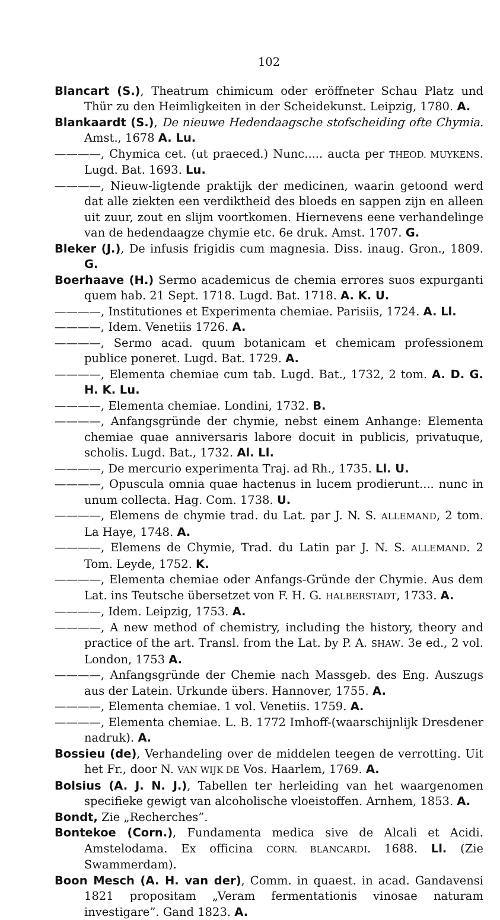102
Blancart (S.), Theatrum chimicum oder eröffneter Schau Platz und Thür zu den Heimligkeiten in der Scheidekunst. Leipzig, 1780. A.
Blankaardt (S.), De nieuwe Hedendaagsche stofscheiding ofte Chymia. Amst., 1678 A. Lu.
————, Chymica cet. (ut praeced.) Nunc..... aucta per THEOD. MUYKENS. Lugd. Bat. 1693. Lu.
————, Nieuw-ligtende praktijk der medicinen, waarin getoond werd dat alle ziekten een verdiktheid des bloeds en sappen zijn en alleen uit zuur, zout en slijm voortkomen. Hiernevens eene verhandelinge van de hedendaagze chymie etc. 6e druk. Amst. 1707. G.
Bleker (J.), De infusis frigidis cum magnesia. Diss. inaug. Gron., 1809. G.
Boerhaave (H.) Sermo academicus de chemia errores suos expurganti quem hab. 21 Sept. 1718. Lugd. Bat. 1718. A. K. U.
————, Institutiones et Experimenta chemiae. Parisiis, 1724. A. Ll.
————, Idem. Venetiis 1726. A.
————, Sermo acad. quum botanicam et chemicam professionem publice poneret. Lugd. Bat. 1729. A.
————, Elementa chemiae cum tab. Lugd. Bat., 1732, 2 tom. A. D. G. H. K. Lu.
————, Elementa chemiae. Londini, 1732. B.
————, Anfangsgründe der chymie, nebst einem Anhange: Elementa chemiae quae anniversaris labore docuit in publicis, privatuque, scholis. Lugd. Bat., 1732. Al. Ll.
————, De mercurio experimenta Traj. ad Rh., 1735. Ll. U.
————, Opuscula omnia quae hactenus in lucem prodierunt.... nunc in unum collecta. Hag. Com. 1738. U.
————, Elemens de chymie trad. du Lat. par J. N. S. ALLEMAND, 2 tom. La Haye, 1748. A.
————, Elemens de Chymie, Trad. du Latin par J. N. S. ALLEMAND. 2 Tom. Leyde, 1752. K.
————, Elementa chemiae oder Anfangs-Gründe der Chymie. Aus dem Lat. ins Teutsche übersetzet von F. H. G. HALBERSTADT, 1733. A.
————, Idem. Leipzig, 1753. A.
————, A new method of chemistry, including the history, theory and practice of the art. Transl. from the Lat. by P. A. SHAW. 3e ed., 2 vol. London, 1753 A.
————, Anfangsgründe der Chemie nach Massgeb. des Eng. Auszugs aus der Latein. Urkunde übers. Hannover, 1755. A.
————, Elementa chemiae. 1 vol. Venetiis. 1759. A.
————, Elementa chemiae. L. B. 1772 Imhoff-(waarschijnlijk Dresdener nadruk). A.
Bossieu (de), Verhandeling over de middelen teegen de verrotting. Uit het Fr., door N. VAN WIJK DE Vos. Haarlem, 1769. A.
Bolsius (A. J. N. J.), Tabellen ter herleiding van het waargenomen specifieke gewigt van alcoholische vloeistoffen. Arnhem, 1853. A.
Bondt, Zie „Recherches”.
Bontekoe (Corn.), Fundamenta medica sive de Alcali et Acidi. Amstelodama. Ex officina CORN. BLANCARDI. 1688. Ll. (Zie Swammerdam).
Boon Mesch (A. H. van der), Comm. in quaest. in acad. Gandavensi 1821 propositam „Veram fermentationis vinosae naturam investigare”. Gand 1823. A.